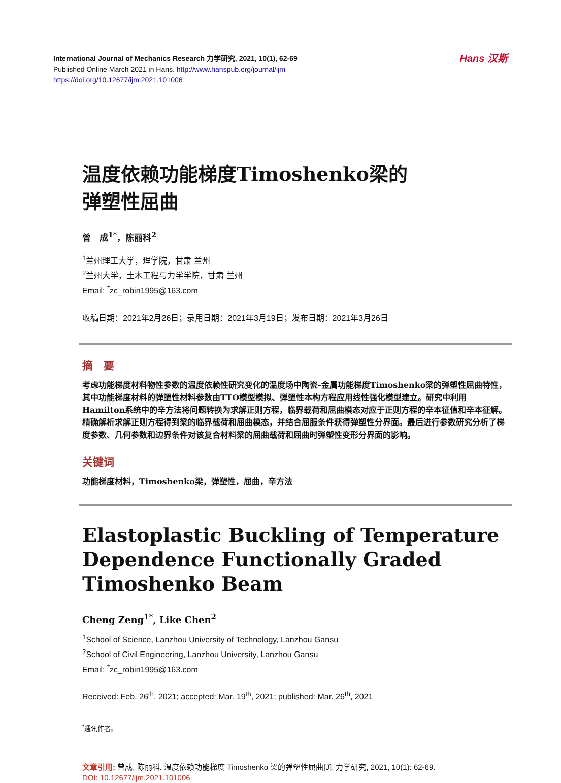Hans 汉斯
International Journal of Mechanics Research 力学研究, 2021, 10(1), 62-69
Published Online March 2021 in Hans. http://www.hanspub.org/journal/ijm
https://doi.org/10.12677/ijm.2021.101006
温度依赖功能梯度Timoshenko梁的
弹塑性屈曲
曾　成<sup>1*</sup>，陈丽科<sup>2</sup>
<sup>1</sup> 兰州理工大学，理学院，甘肃 兰州
<sup>2</sup> 兰州大学，土木工程与力学学院，甘肃 兰州
Email: <sup>*</sup>zc_robin1995@163.com
收稿日期：2021年2月26日；录用日期：2021年3月19日；发布日期：2021年3月26日
摘　要
考虑功能梯度材料物性参数的温度依赖性研究变化的温度场中陶瓷-金属功能梯度Timoshenko梁的弹塑性屈曲特性，其中功能梯度材料的弹塑性材料参数由TTO模型模拟、弹塑性本构方程应用线性强化模型建立。研究中利用Hamilton系统中的辛方法将问题转换为求解正则方程，临界载荷和屈曲模态对应于正则方程的辛本征值和辛本征解。精确解析求解正则方程得到梁的临界载荷和屈曲模态，并结合屈服条件获得弹塑性分界面。最后进行参数研究分析了梯度参数、几何参数和边界条件对该复合材料梁的屈曲载荷和屈曲时弹塑性变形分界面的影响。
关键词
功能梯度材料，Timoshenko梁，弹塑性，屈曲，辛方法
Elastoplastic Buckling of Temperature Dependence Functionally Graded Timoshenko Beam
Cheng Zeng<sup>1*</sup>, Like Chen<sup>2</sup>
<sup>1</sup> School of Science, Lanzhou University of Technology, Lanzhou Gansu
<sup>2</sup> School of Civil Engineering, Lanzhou University, Lanzhou Gansu
Email: <sup>*</sup>zc_robin1995@163.com
Received: Feb. 26<sup>th</sup>, 2021; accepted: Mar. 19<sup>th</sup>, 2021; published: Mar. 26<sup>th</sup>, 2021
<sup>*</sup> 通讯作者。
文章引用: 曾成, 陈丽科. 温度依赖功能梯度 Timoshenko 梁的弹塑性屈曲[J]. 力学研究, 2021, 10(1): 62-69.
DOI: 10.12677/ijm.2021.101006